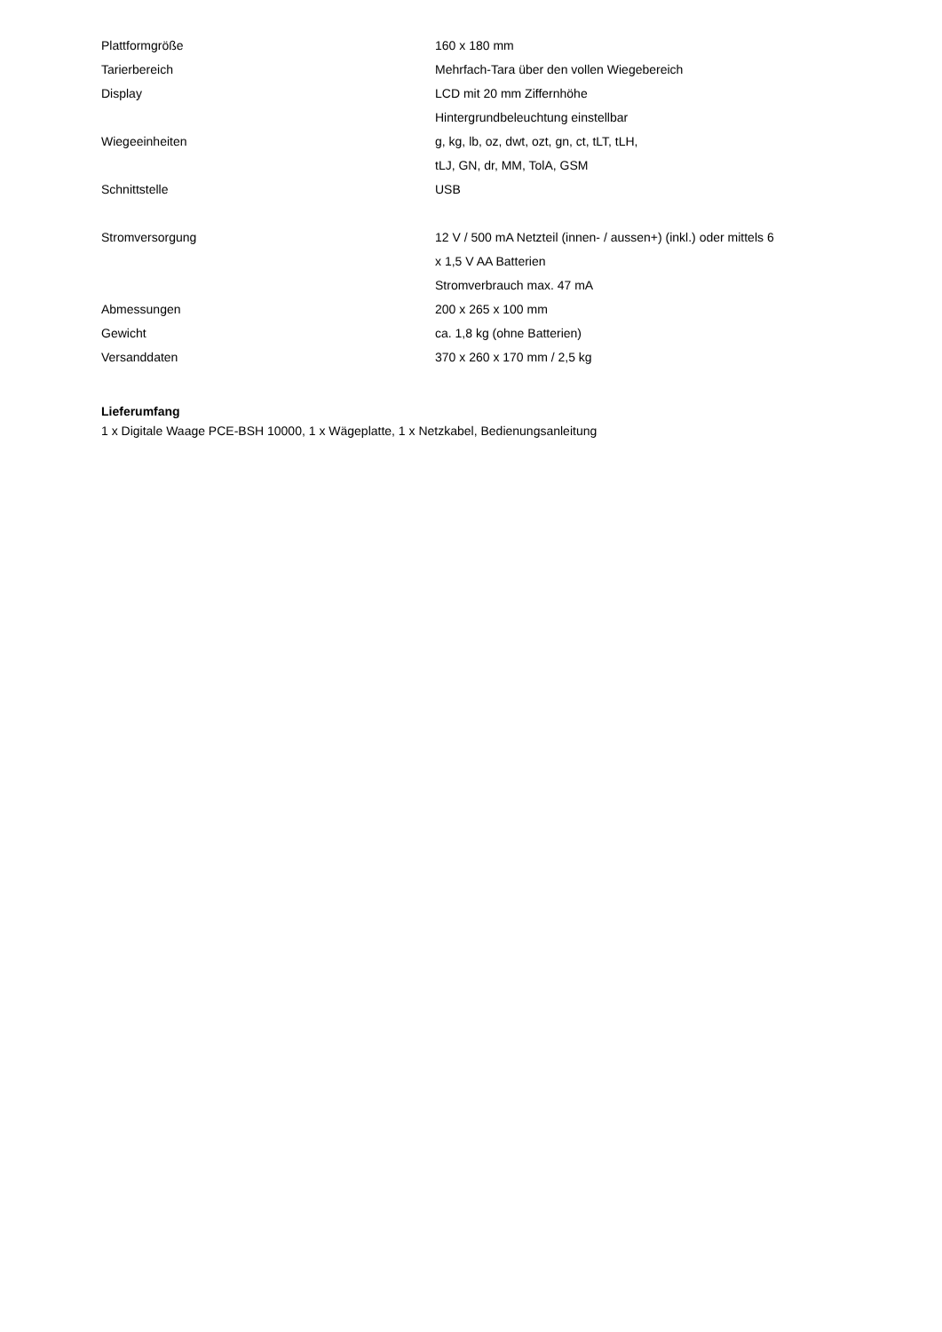| Plattformgröße | 160 x 180 mm |
| Tarierbereich | Mehrfach-Tara über den vollen Wiegebereich |
| Display | LCD mit 20 mm Ziffernhöhe |
| | Hintergrundbeleuchtung einstellbar |
| Wiegeeinheiten | g, kg, lb, oz, dwt, ozt, gn, ct, tLT, tLH, |
| | tLJ, GN, dr, MM, TolA, GSM |
| Schnittstelle | USB |
| Stromversorgung | 12 V / 500 mA Netzteil (innen- / aussen+) (inkl.) oder mittels 6 |
| | x 1,5 V AA Batterien |
| | Stromverbrauch max. 47 mA |
| Abmessungen | 200 x 265 x 100 mm |
| Gewicht | ca. 1,8 kg (ohne Batterien) |
| Versanddaten | 370 x 260 x 170 mm / 2,5 kg |
Lieferumfang
1 x Digitale Waage PCE-BSH 10000, 1 x Wägeplatte, 1 x Netzkabel, Bedienungsanleitung